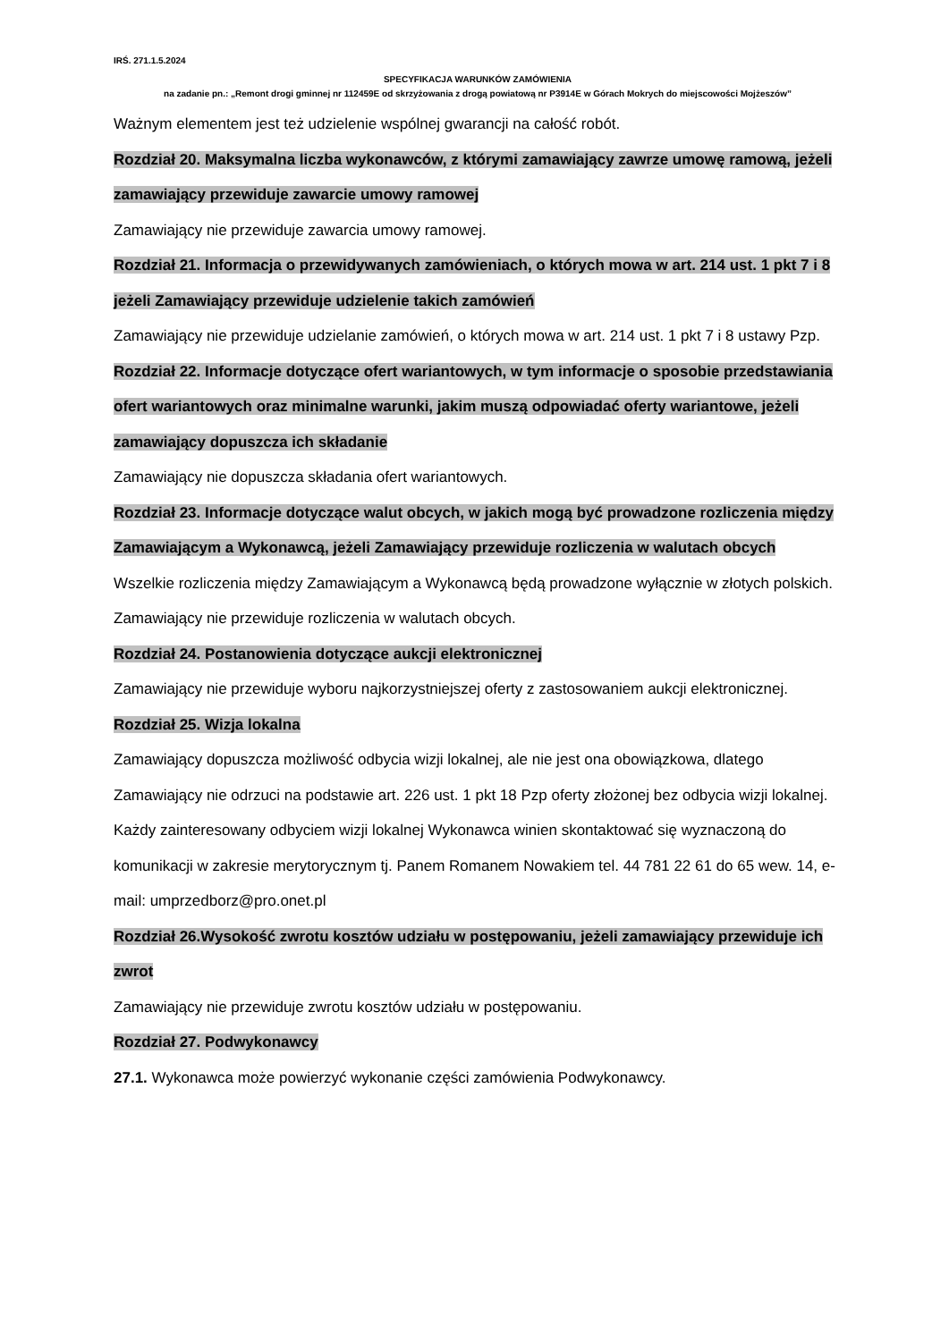IRŚ. 271.1.5.2024
SPECYFIKACJA WARUNKÓW ZAMÓWIENIA
na zadanie pn.: „Remont drogi gminnej nr 112459E od skrzyżowania z drogą powiatową nr P3914E w Górach Mokrych do miejscowości Mojżeszów”
Ważnym elementem jest też udzielenie wspólnej gwarancji na całość robót.
Rozdział 20. Maksymalna liczba wykonawców, z którymi zamawiający zawrze umowę ramową, jeżeli zamawiający przewiduje zawarcie umowy ramowej
Zamawiający nie przewiduje zawarcia umowy ramowej.
Rozdział 21. Informacja o przewidywanych zamówieniach, o których mowa w art. 214 ust. 1 pkt 7 i 8 jeżeli Zamawiający przewiduje udzielenie takich zamówień
Zamawiający nie przewiduje udzielanie zamówień, o których mowa w art. 214 ust. 1 pkt 7 i 8 ustawy Pzp.
Rozdział 22. Informacje dotyczące ofert wariantowych, w tym informacje o sposobie przedstawiania ofert wariantowych oraz minimalne warunki, jakim muszą odpowiadać oferty wariantowe, jeżeli zamawiający dopuszcza ich składanie
Zamawiający nie dopuszcza składania ofert wariantowych.
Rozdział 23. Informacje dotyczące walut obcych, w jakich mogą być prowadzone rozliczenia między Zamawiającym a Wykonawcą, jeżeli Zamawiający przewiduje rozliczenia w walutach obcych
Wszelkie rozliczenia między Zamawiającym a Wykonawcą będą prowadzone wyłącznie w złotych polskich. Zamawiający nie przewiduje rozliczenia w walutach obcych.
Rozdział 24. Postanowienia dotyczące aukcji elektronicznej
Zamawiający nie przewiduje wyboru najkorzystniejszej oferty z zastosowaniem aukcji elektronicznej.
Rozdział 25. Wizja lokalna
Zamawiający dopuszcza możliwość odbycia wizji lokalnej, ale nie jest ona obowiązkowa, dlatego Zamawiający nie odrzuci na podstawie art. 226 ust. 1 pkt 18 Pzp oferty złożonej bez odbycia wizji lokalnej. Każdy zainteresowany odbyciem wizji lokalnej Wykonawca winien skontaktować się wyznaczoną do komunikacji w zakresie merytorycznym tj. Panem Romanem Nowakiem tel. 44 781 22 61 do 65 wew. 14, e-mail: umprzedborz@pro.onet.pl
Rozdział 26.Wysokość zwrotu kosztów udziału w postępowaniu, jeżeli zamawiający przewiduje ich zwrot
Zamawiający nie przewiduje zwrotu kosztów udziału w postępowaniu.
Rozdział 27. Podwykonawcy
27.1. Wykonawca może powierzyć wykonanie części zamówienia Podwykonawcy.